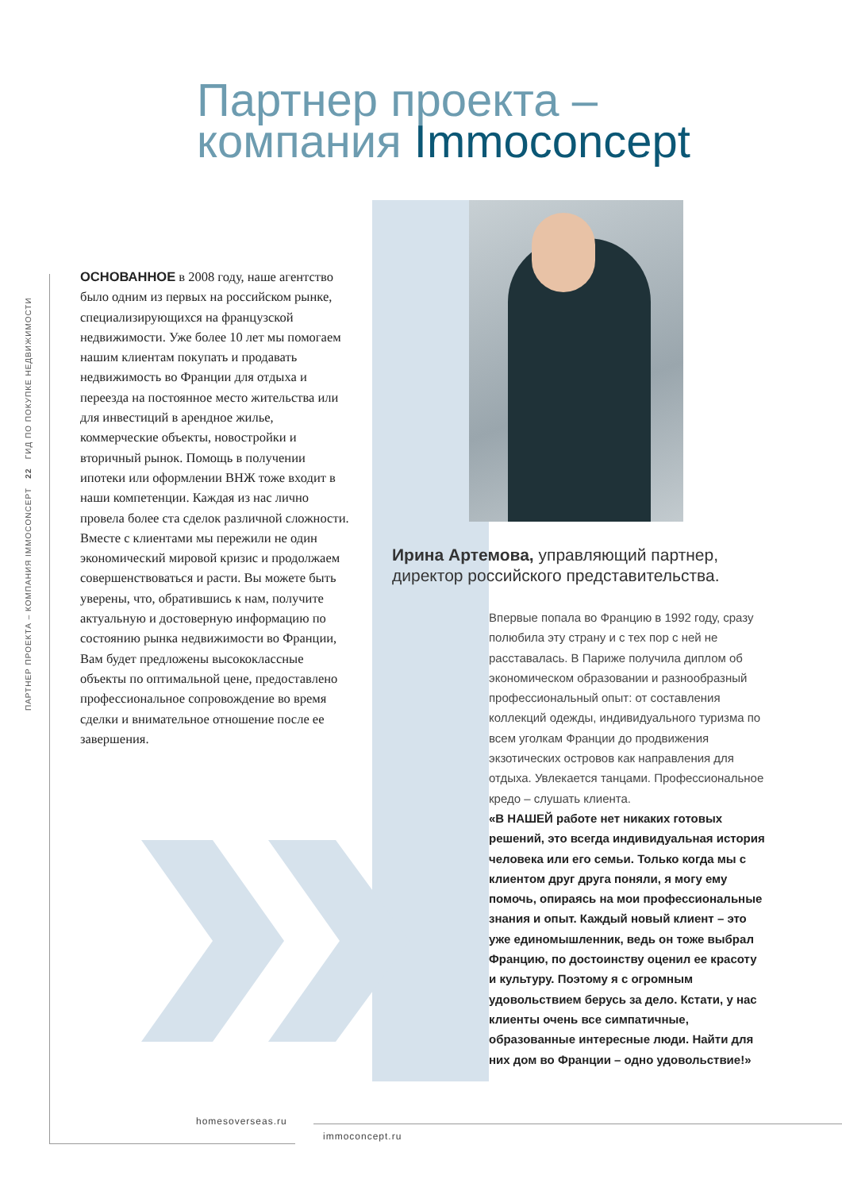Партнер проекта –
компания Immoconcept
ПАРТНЕР ПРОЕКТА – КОМПАНИЯ IMMOCONCEPT 22 ГИД ПО ПОКУПКЕ НЕДВИЖИМОСТИ
ОСНОВАННОЕ в 2008 году, наше агентство было одним из первых на российском рынке, специализирующихся на французской недвижимости. Уже более 10 лет мы помогаем нашим клиентам покупать и продавать недвижимость во Франции для отдыха и переезда на постоянное место жительства или для инвестиций в арендное жилье, коммерческие объекты, новостройки и вторичный рынок. Помощь в получении ипотеки или оформлении ВНЖ тоже входит в наши компетенции. Каждая из нас лично провела более ста сделок различной сложности. Вместе с клиентами мы пережили не один экономический мировой кризис и продолжаем совершенствоваться и расти. Вы можете быть уверены, что, обратившись к нам, получите актуальную и достоверную информацию по состоянию рынка недвижимости во Франции, Вам будет предложены высококлассные объекты по оптимальной цене, предоставлено профессиональное сопровождение во время сделки и внимательное отношение после ее завершения.
Ирина Артемова, управляющий партнер, директор российского представительства.
Впервые попала во Францию в 1992 году, сразу полюбила эту страну и с тех пор с ней не расставалась. В Париже получила диплом об экономическом образовании и разнообразный профессиональный опыт: от составления коллекций одежды, индивидуального туризма по всем уголкам Франции до продвижения экзотических островов как направления для отдыха. Увлекается танцами. Профессиональное кредо – слушать клиента.
«В НАШЕЙ работе нет никаких готовых решений, это всегда индивидуальная история человека или его семьи. Только когда мы с клиентом друг друга поняли, я могу ему помочь, опираясь на мои профессиональные знания и опыт. Каждый новый клиент – это уже единомышленник, ведь он тоже выбрал Францию, по достоинству оценил ее красоту и культуру. Поэтому я с огромным удовольствием берусь за дело. Кстати, у нас клиенты очень все симпатичные, образованные интересные люди. Найти для них дом во Франции – одно удовольствие!»
homesoverseas.ru
immoconcept.ru